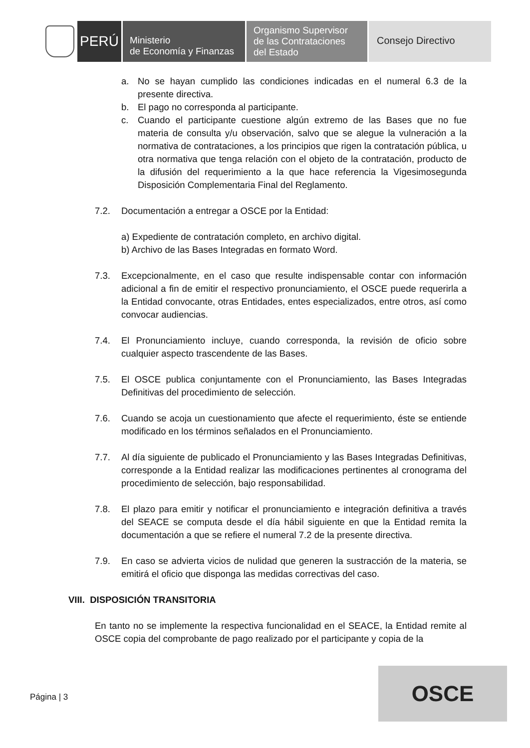PERÚ
Ministerio
de Economía y Finanzas
Organismo Supervisor
de las Contrataciones
del Estado
Consejo Directivo
a. No se hayan cumplido las condiciones indicadas en el numeral 6.3 de la presente directiva.
b. El pago no corresponda al participante.
c. Cuando el participante cuestione algún extremo de las Bases que no fue materia de consulta y/u observación, salvo que se alegue la vulneración a la normativa de contrataciones, a los principios que rigen la contratación pública, u otra normativa que tenga relación con el objeto de la contratación, producto de la difusión del requerimiento a la que hace referencia la Vigesimosegunda Disposición Complementaria Final del Reglamento.
7.2. Documentación a entregar a OSCE por la Entidad:
a) Expediente de contratación completo, en archivo digital.
b) Archivo de las Bases Integradas en formato Word.
7.3. Excepcionalmente, en el caso que resulte indispensable contar con información adicional a fin de emitir el respectivo pronunciamiento, el OSCE puede requerirla a la Entidad convocante, otras Entidades, entes especializados, entre otros, así como convocar audiencias.
7.4. El Pronunciamiento incluye, cuando corresponda, la revisión de oficio sobre cualquier aspecto trascendente de las Bases.
7.5. El OSCE publica conjuntamente con el Pronunciamiento, las Bases Integradas Definitivas del procedimiento de selección.
7.6. Cuando se acoja un cuestionamiento que afecte el requerimiento, éste se entiende modificado en los términos señalados en el Pronunciamiento.
7.7. Al día siguiente de publicado el Pronunciamiento y las Bases Integradas Definitivas, corresponde a la Entidad realizar las modificaciones pertinentes al cronograma del procedimiento de selección, bajo responsabilidad.
7.8. El plazo para emitir y notificar el pronunciamiento e integración definitiva a través del SEACE se computa desde el día hábil siguiente en que la Entidad remita la documentación a que se refiere el numeral 7.2 de la presente directiva.
7.9. En caso se advierta vicios de nulidad que generen la sustracción de la materia, se emitirá el oficio que disponga las medidas correctivas del caso.
VIII. DISPOSICIÓN TRANSITORIA
En tanto no se implemente la respectiva funcionalidad en el SEACE, la Entidad remite al OSCE copia del comprobante de pago realizado por el participante y copia de la
Página | 3
OSCE